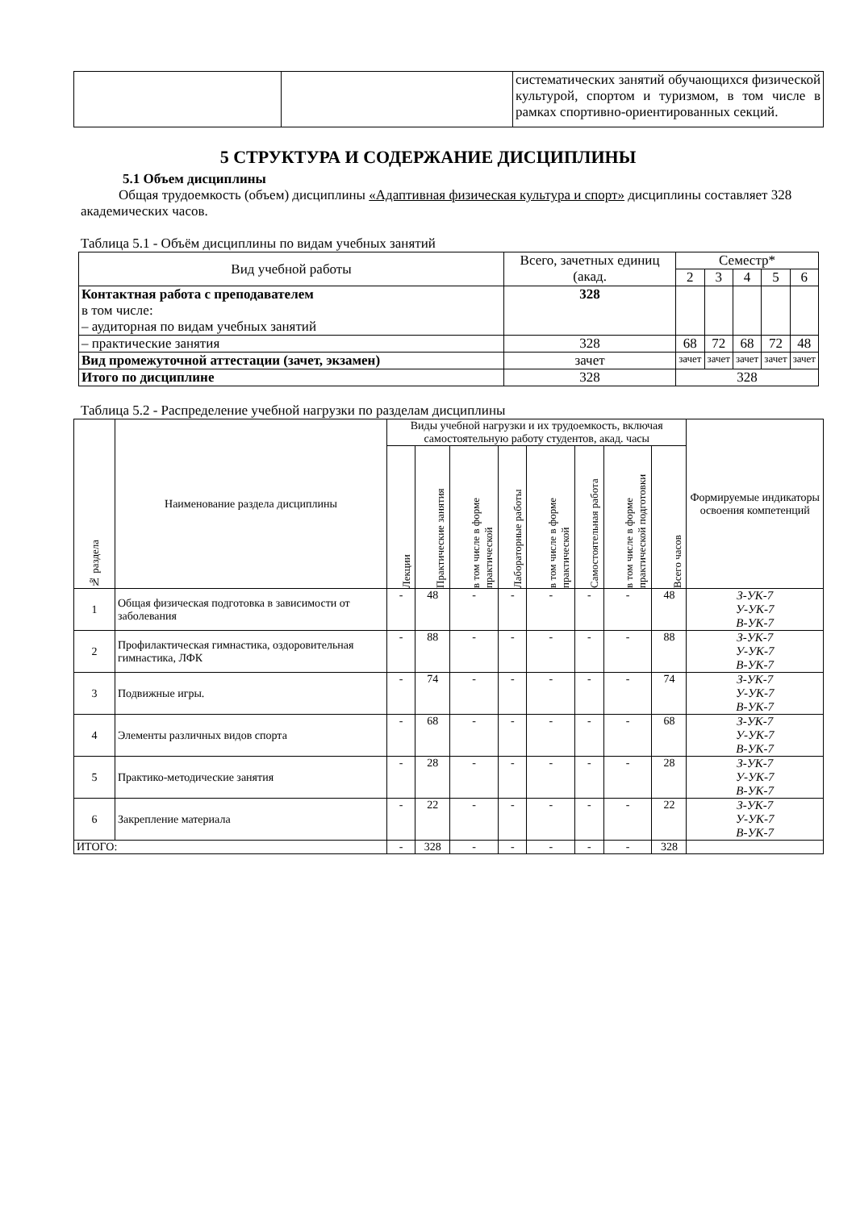| | | систематических занятий обучающихся физической культурой, спортом и туризмом, в том числе в рамках спортивно-ориентированных секций. |
5 СТРУКТУРА И СОДЕРЖАНИЕ ДИСЦИПЛИНЫ
5.1 Объем дисциплины
Общая трудоемкость (объем) дисциплины «Адаптивная физическая культура и спорт» дисциплины составляет 328 академических часов.
Таблица 5.1 - Объём дисциплины по видам учебных занятий
| Вид учебной работы | Всего, зачетных единиц (акад. | Семестр* | | | | |
| | | 2 | 3 | 4 | 5 | 6 |
| Контактная работа с преподавателем в том числе: – аудиторная по видам учебных занятий | 328 | | | | | |
| – практические занятия | 328 | 68 | 72 | 68 | 72 | 48 |
| Вид промежуточной аттестации (зачет, экзамен) | зачет | зачет | зачет | зачет | зачет | зачет |
| Итого по дисциплине | 328 | 328 | | | | |
Таблица 5.2 - Распределение учебной нагрузки по разделам дисциплины
| № раздела | Наименование раздела дисциплины | Виды учебной нагрузки и их трудоемкость, включая самостоятельную работу студентов, акад. часы | | | | | | | | Формируемые индикаторы освоения компетенций |
| | | Лекции | Практические занятия | в том числе в форме практической | Лабораторные работы | в том числе в форме практической | Самостоятельная работа | в том числе в форме практической подготовки | Всего часов | |
| 1 | Общая физическая подготовка в зависимости от заболевания | - | 48 | - | - | - | - | - | 48 | З-УК-7 У-УК-7 В-УК-7 |
| 2 | Профилактическая гимнастика, оздоровительная гимнастика, ЛФК | - | 88 | - | - | - | - | - | 88 | З-УК-7 У-УК-7 В-УК-7 |
| 3 | Подвижные игры. | - | 74 | - | - | - | - | - | 74 | З-УК-7 У-УК-7 В-УК-7 |
| 4 | Элементы различных видов спорта | - | 68 | - | - | - | - | - | 68 | З-УК-7 У-УК-7 В-УК-7 |
| 5 | Практико-методические занятия | - | 28 | - | - | - | - | - | 28 | З-УК-7 У-УК-7 В-УК-7 |
| 6 | Закрепление материала | - | 22 | - | - | - | - | - | 22 | З-УК-7 У-УК-7 В-УК-7 |
| ИТОГО: | | - | 328 | - | - | - | - | - | 328 | |